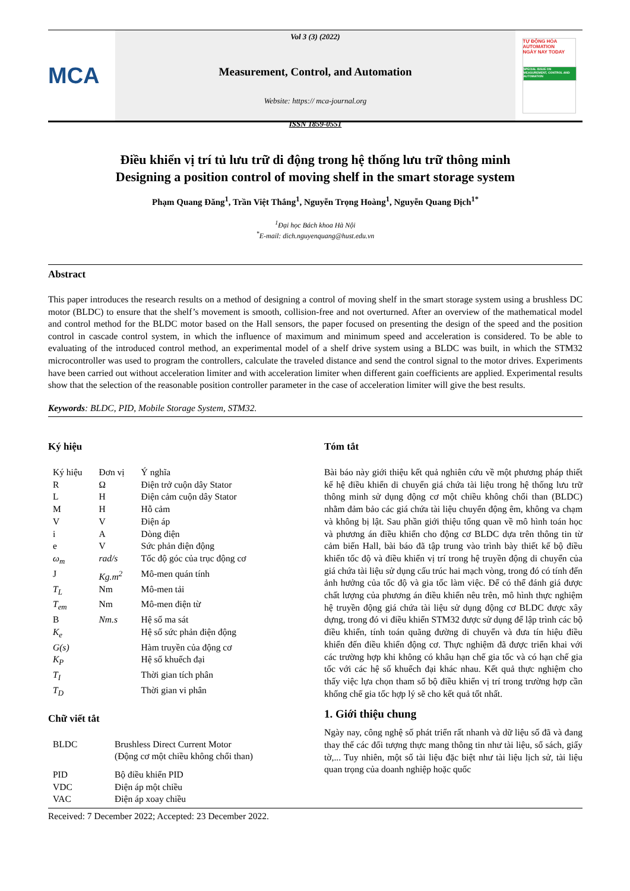MCA
Vol 3 (3) (2022)
Measurement, Control, and Automation
Website: https:// mca-journal.org
ISSN 1859-0551
TỰ ĐỘNG HÓA AUTOMATION
NGÀY NAY TODAY
SPECIAL ISSUE ON MEASUREMENT, CONTROL AND AUTOMATION
Điều khiển vị trí tủ lưu trữ di động trong hệ thống lưu trữ thông minh
Designing a position control of moving shelf in the smart storage system
Phạm Quang Đăng<sup>1</sup>, Trần Việt Thắng<sup>1</sup>, Nguyễn Trọng Hoàng<sup>1</sup>, Nguyễn Quang Địch<sup>1*</sup>
<sup>1</sup> Đại học Bách khoa Hà Nội
<sup>*</sup> E-mail: dich.nguyenquang@hust.edu.vn
Abstract
This paper introduces the research results on a method of designing a control of moving shelf in the smart storage system using a brushless DC motor (BLDC) to ensure that the shelf’s movement is smooth, collision-free and not overturned. After an overview of the mathematical model and control method for the BLDC motor based on the Hall sensors, the paper focused on presenting the design of the speed and the position control in cascade control system, in which the influence of maximum and minimum speed and acceleration is considered. To be able to evaluating of the introduced control method, an experimental model of a shelf drive system using a BLDC was built, in which the STM32 microcontroller was used to program the controllers, calculate the traveled distance and send the control signal to the motor drives. Experiments have been carried out without acceleration limiter and with acceleration limiter when different gain coefficients are applied. Experimental results show that the selection of the reasonable position controller parameter in the case of acceleration limiter will give the best results.
Keywords: BLDC, PID, Mobile Storage System, STM32.
Ký hiệu
| Ký hiệu | Đơn vị | Ý nghĩa |
| R | Ω | Điện trở cuộn dây Stator |
| L | H | Điện cảm cuộn dây Stator |
| M | H | Hỗ cảm |
| V | V | Điện áp |
| i | A | Dòng điện |
| e | V | Sức phản điện động |
| ω<sub>m</sub> | rad/s | Tốc độ góc của trục động cơ |
| J | Kg.m<sup>2</sup> | Mô-men quán tính |
| T<sub>L</sub> | Nm | Mô-men tải |
| T<sub>em</sub> | Nm | Mô-men điện từ |
| B | Nm.s | Hệ số ma sát |
| K<sub>e</sub> | | Hệ số sức phản điện động |
| G(s) | | Hàm truyền của động cơ |
| K<sub>P</sub> | | Hệ số khuếch đại |
| T<sub>I</sub> | | Thời gian tích phân |
| T<sub>D</sub> | | Thời gian vi phân |
Chữ viết tắt
| BLDC | Brushless Direct Current Motor (Động cơ một chiều không chổi than) |
| PID | Bộ điều khiển PID |
| VDC | Điện áp một chiều |
| VAC | Điện áp xoay chiều |
Tóm tắt
Bài báo này giới thiệu kết quả nghiên cứu về một phương pháp thiết kế hệ điều khiển di chuyển giá chứa tài liệu trong hệ thống lưu trữ thông minh sử dụng động cơ một chiều không chổi than (BLDC) nhằm đảm bảo các giá chứa tài liệu chuyển động êm, không va chạm và không bị lật. Sau phần giới thiệu tổng quan về mô hình toán học và phương án điều khiển cho động cơ BLDC dựa trên thông tin từ cảm biến Hall, bài báo đã tập trung vào trình bày thiết kế bộ điều khiển tốc độ và điều khiển vị trí trong hệ truyền động di chuyển của giá chứa tài liệu sử dụng cấu trúc hai mạch vòng, trong đó có tính đến ảnh hưởng của tốc độ và gia tốc làm việc. Để có thể đánh giá được chất lượng của phương án điều khiển nêu trên, mô hình thực nghiệm hệ truyền động giá chứa tài liệu sử dụng động cơ BLDC được xây dựng, trong đó vi điều khiển STM32 được sử dụng để lập trình các bộ điều khiển, tính toán quãng đường di chuyển và đưa tín hiệu điều khiển đến điều khiển động cơ. Thực nghiệm đã được triển khai với các trường hợp khi không có khâu hạn chế gia tốc và có hạn chế gia tốc với các hệ số khuếch đại khác nhau. Kết quả thực nghiệm cho thấy việc lựa chọn tham số bộ điều khiển vị trí trong trường hợp cần khống chế gia tốc hợp lý sẽ cho kết quả tốt nhất.
1. Giới thiệu chung
Ngày nay, công nghệ số phát triển rất nhanh và dữ liệu số đã và đang thay thế các đối tượng thực mang thông tin như tài liệu, sổ sách, giấy tờ,... Tuy nhiên, một số tài liệu đặc biệt như tài liệu lịch sử, tài liệu quan trọng của doanh nghiệp hoặc quốc
Received: 7 December 2022; Accepted: 23 December 2022.